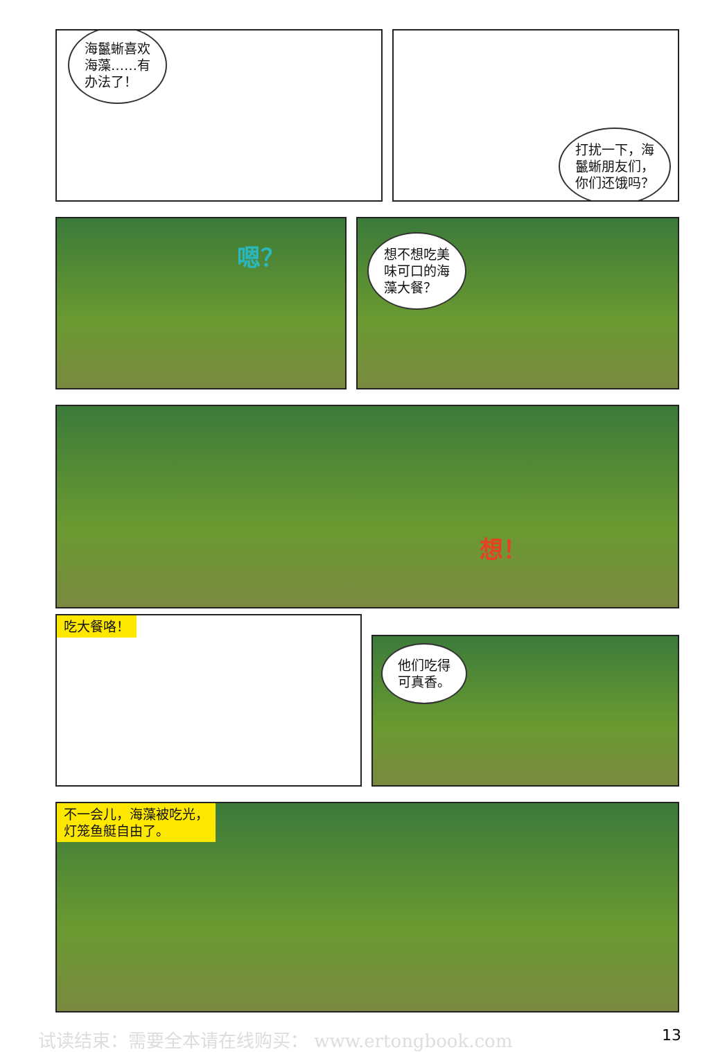海鬣蜥喜欢
海藻……有
办法了！
打扰一下，海
鬣蜥朋友们，
你们还饿吗？
嗯？
想不想吃美
味可口的海
藻大餐？
想！
吃大餐咯！
他们吃得
可真香。
不一会儿，海藻被吃光，
灯笼鱼艇自由了。
试读结束：需要全本请在线购买： www.ertongbook.com 13